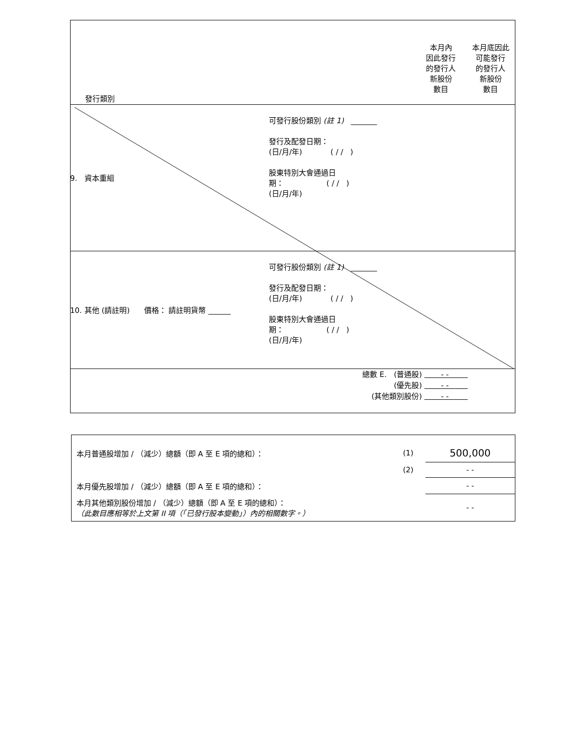| 發行類別 | | 本月內 因此發行 的發行人 新股份 數目 | 本月底因此 可能發行 的發行人 新股份 數目 |
| 9. 資本重組 | 可發行股份類別 (註 1) _______ 發行及配發日期： (日/月/年) ( / / ) 股東特別大會通過日 期： ( / / ) (日/月/年) | | |
| 10. 其他 (請註明) 價格： 請註明貨幣 ______ | 可發行股份類別 (註 1) _______ 發行及配發日期： (日/月/年) ( / / ) 股東特別大會通過日 期： ( / / ) (日/月/年) | | |
| 總數 E. (普通股) - - (優先股) - - (其他類別股份) - - | | | |
| 本月普通股增加 / （減少）總額（即 A 至 E 項的總和）： | (1) | 500,000 |
| | (2) | - - |
| 本月優先股增加 / （減少）總額（即 A 至 E 項的總和）： | | - - |
| 本月其他類別股份增加 / （減少）總額（即 A 至 E 項的總和）： （此數目應相等於上文第 II 項（「已發行股本變動」）內的相關數字。） | | - - |